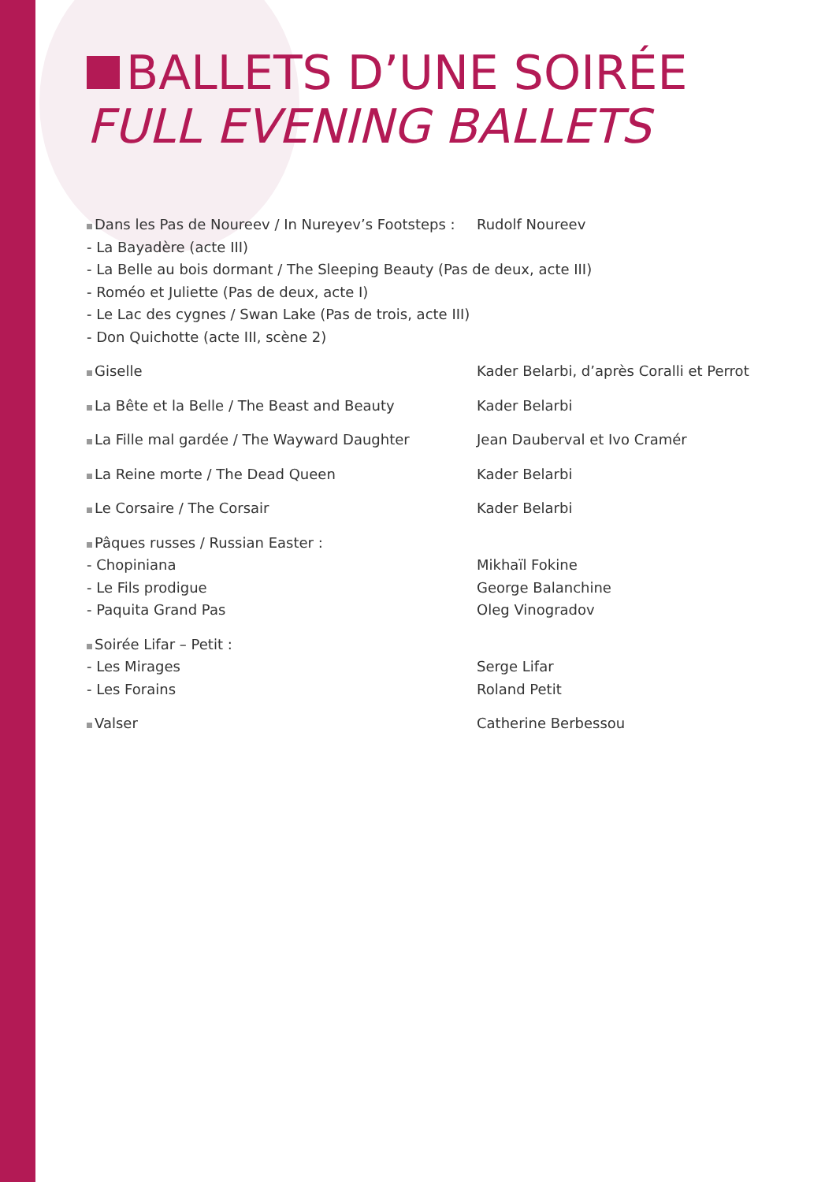BALLETS D’UNE SOIRÉE
FULL EVENING BALLETS
| Dans les Pas de Noureev / In Nureyev’s Footsteps : | Rudolf Noureev |
| - La Bayadère (acte III) | |
| - La Belle au bois dormant / The Sleeping Beauty (Pas de deux, acte III) | |
| - Roméo et Juliette (Pas de deux, acte I) | |
| - Le Lac des cygnes / Swan Lake (Pas de trois, acte III) | |
| - Don Quichotte (acte III, scène 2) | |
| Giselle | Kader Belarbi, d’après Coralli et Perrot |
| La Bête et la Belle / The Beast and Beauty | Kader Belarbi |
| La Fille mal gardée / The Wayward Daughter | Jean Dauberval et Ivo Cramér |
| La Reine morte / The Dead Queen | Kader Belarbi |
| Le Corsaire / The Corsair | Kader Belarbi |
| Pâques russes / Russian Easter : | |
| - Chopiniana | Mikhaïl Fokine |
| - Le Fils prodigue | George Balanchine |
| - Paquita Grand Pas | Oleg Vinogradov |
| Soirée Lifar – Petit : | |
| - Les Mirages | Serge Lifar |
| - Les Forains | Roland Petit |
| Valser | Catherine Berbessou |